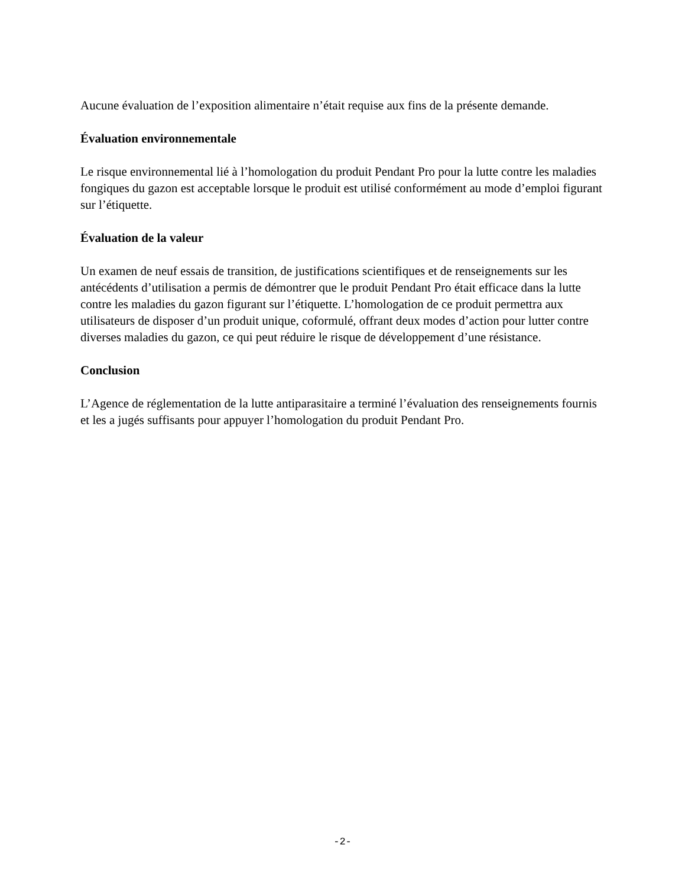Aucune évaluation de l’exposition alimentaire n’était requise aux fins de la présente demande.
Évaluation environnementale
Le risque environnemental lié à l’homologation du produit Pendant Pro pour la lutte contre les maladies fongiques du gazon est acceptable lorsque le produit est utilisé conformément au mode d’emploi figurant sur l’étiquette.
Évaluation de la valeur
Un examen de neuf essais de transition, de justifications scientifiques et de renseignements sur les antécédents d’utilisation a permis de démontrer que le produit Pendant Pro était efficace dans la lutte contre les maladies du gazon figurant sur l’étiquette. L’homologation de ce produit permettra aux utilisateurs de disposer d’un produit unique, coformulé, offrant deux modes d’action pour lutter contre diverses maladies du gazon, ce qui peut réduire le risque de développement d’une résistance.
Conclusion
L’Agence de réglementation de la lutte antiparasitaire a terminé l’évaluation des renseignements fournis et les a jugés suffisants pour appuyer l’homologation du produit Pendant Pro.
-2-